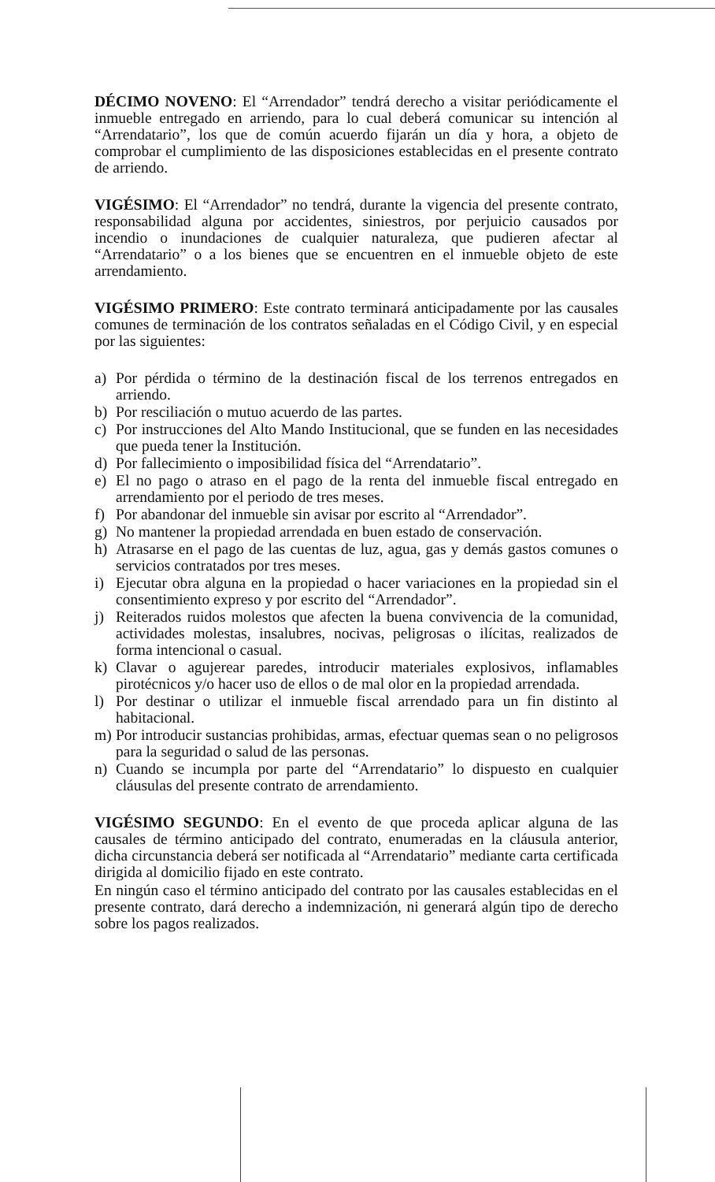DÉCIMO NOVENO: El “Arrendador” tendrá derecho a visitar periódicamente el inmueble entregado en arriendo, para lo cual deberá comunicar su intención al “Arrendatario”, los que de común acuerdo fijarán un día y hora, a objeto de comprobar el cumplimiento de las disposiciones establecidas en el presente contrato de arriendo.
VIGÉSIMO: El “Arrendador” no tendrá, durante la vigencia del presente contrato, responsabilidad alguna por accidentes, siniestros, por perjuicio causados por incendio o inundaciones de cualquier naturaleza, que pudieren afectar al “Arrendatario” o a los bienes que se encuentren en el inmueble objeto de este arrendamiento.
VIGÉSIMO PRIMERO: Este contrato terminará anticipadamente por las causales comunes de terminación de los contratos señaladas en el Código Civil, y en especial por las siguientes:
a) Por pérdida o término de la destinación fiscal de los terrenos entregados en arriendo.
b) Por resciliación o mutuo acuerdo de las partes.
c) Por instrucciones del Alto Mando Institucional, que se funden en las necesidades que pueda tener la Institución.
d) Por fallecimiento o imposibilidad física del “Arrendatario”.
e) El no pago o atraso en el pago de la renta del inmueble fiscal entregado en arrendamiento por el periodo de tres meses.
f) Por abandonar del inmueble sin avisar por escrito al “Arrendador”.
g) No mantener la propiedad arrendada en buen estado de conservación.
h) Atrasarse en el pago de las cuentas de luz, agua, gas y demás gastos comunes o servicios contratados por tres meses.
i) Ejecutar obra alguna en la propiedad o hacer variaciones en la propiedad sin el consentimiento expreso y por escrito del “Arrendador”.
j) Reiterados ruidos molestos que afecten la buena convivencia de la comunidad, actividades molestas, insalubres, nocivas, peligrosas o ilícitas, realizados de forma intencional o casual.
k) Clavar o agujerear paredes, introducir materiales explosivos, inflamables pirotécnicos y/o hacer uso de ellos o de mal olor en la propiedad arrendada.
l) Por destinar o utilizar el inmueble fiscal arrendado para un fin distinto al habitacional.
m) Por introducir sustancias prohibidas, armas, efectuar quemas sean o no peligrosos para la seguridad o salud de las personas.
n) Cuando se incumpla por parte del “Arrendatario” lo dispuesto en cualquier cláusulas del presente contrato de arrendamiento.
VIGÉSIMO SEGUNDO: En el evento de que proceda aplicar alguna de las causales de término anticipado del contrato, enumeradas en la cláusula anterior, dicha circunstancia deberá ser notificada al “Arrendatario” mediante carta certificada dirigida al domicilio fijado en este contrato.
En ningún caso el término anticipado del contrato por las causales establecidas en el presente contrato, dará derecho a indemnización, ni generará algún tipo de derecho sobre los pagos realizados.